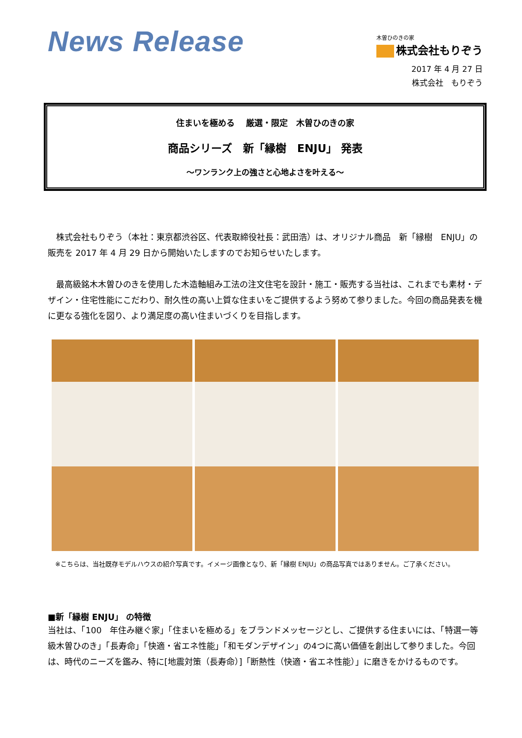News Release
木曽ひのきの家
株式会社もりぞう
2017 年 4 月 27 日
株式会社　もりぞう
住まいを極める　 厳選・限定　木曽ひのきの家
商品シリーズ　新「縁樹　ENJU」 発表
～ワンランク上の強さと心地よさを叶える～
　株式会社もりぞう（本社：東京都渋谷区、代表取締役社長：武田浩）は、オリジナル商品　新「縁樹　ENJU」の販売を 2017 年 4 月 29 日から開始いたしますのでお知らせいたします。
　最高級銘木木曽ひのきを使用した木造軸組み工法の注文住宅を設計・施工・販売する当社は、これまでも素材・デザイン・住宅性能にこだわり、耐久性の高い上質な住まいをご提供するよう努めて参りました。今回の商品発表を機に更なる強化を図り、より満足度の高い住まいづくりを目指します。
※こちらは、当社既存モデルハウスの紹介写真です。イメージ画像となり、新「縁樹 ENJU」の商品写真ではありません。ご了承ください。
■新「縁樹 ENJU」 の特徴
当社は、「100　年住み継ぐ家」「住まいを極める」をブランドメッセージとし、ご提供する住まいには、「特選一等級木曽ひのき」「長寿命」「快適・省エネ性能」「和モダンデザイン」の4つに高い価値を創出して参りました。今回は、時代のニーズを鑑み、特に[地震対策（長寿命）]「断熱性（快適・省エネ性能）」に磨きをかけるものです。